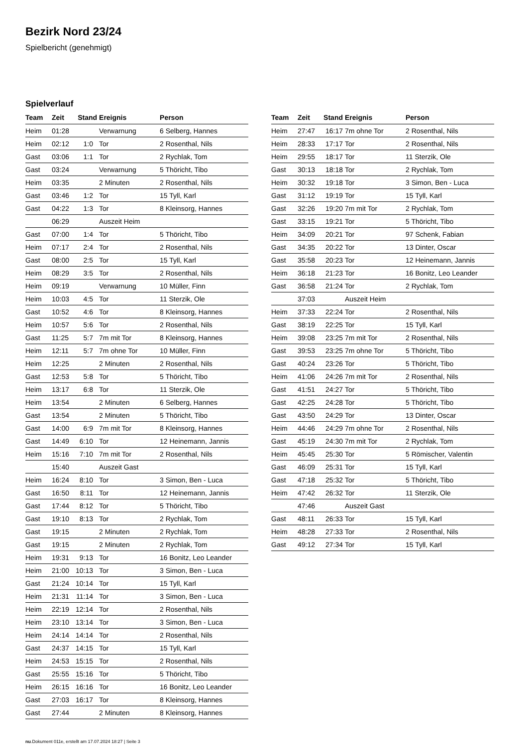Bezirk Nord 23/24
Spielbericht (genehmigt)
Spielverlauf
| Team | Zeit | Stand | Ereignis | Person |
| --- | --- | --- | --- | --- |
| Heim | 01:28 | | Verwarnung | 6 Selberg, Hannes |
| Heim | 02:12 | 1:0 | Tor | 2 Rosenthal, Nils |
| Gast | 03:06 | 1:1 | Tor | 2 Rychlak, Tom |
| Gast | 03:24 | | Verwarnung | 5 Thöricht, Tibo |
| Heim | 03:35 | | 2 Minuten | 2 Rosenthal, Nils |
| Gast | 03:46 | 1:2 | Tor | 15 Tyll, Karl |
| Gast | 04:22 | 1:3 | Tor | 8 Kleinsorg, Hannes |
| | 06:29 | | Auszeit Heim | |
| Gast | 07:00 | 1:4 | Tor | 5 Thöricht, Tibo |
| Heim | 07:17 | 2:4 | Tor | 2 Rosenthal, Nils |
| Gast | 08:00 | 2:5 | Tor | 15 Tyll, Karl |
| Heim | 08:29 | 3:5 | Tor | 2 Rosenthal, Nils |
| Heim | 09:19 | | Verwarnung | 10 Müller, Finn |
| Heim | 10:03 | 4:5 | Tor | 11 Sterzik, Ole |
| Gast | 10:52 | 4:6 | Tor | 8 Kleinsorg, Hannes |
| Heim | 10:57 | 5:6 | Tor | 2 Rosenthal, Nils |
| Gast | 11:25 | 5:7 | 7m mit Tor | 8 Kleinsorg, Hannes |
| Heim | 12:11 | 5:7 | 7m ohne Tor | 10 Müller, Finn |
| Heim | 12:25 | | 2 Minuten | 2 Rosenthal, Nils |
| Gast | 12:53 | 5:8 | Tor | 5 Thöricht, Tibo |
| Heim | 13:17 | 6:8 | Tor | 11 Sterzik, Ole |
| Heim | 13:54 | | 2 Minuten | 6 Selberg, Hannes |
| Gast | 13:54 | | 2 Minuten | 5 Thöricht, Tibo |
| Gast | 14:00 | 6:9 | 7m mit Tor | 8 Kleinsorg, Hannes |
| Gast | 14:49 | 6:10 | Tor | 12 Heinemann, Jannis |
| Heim | 15:16 | 7:10 | 7m mit Tor | 2 Rosenthal, Nils |
| | 15:40 | | Auszeit Gast | |
| Heim | 16:24 | 8:10 | Tor | 3 Simon, Ben - Luca |
| Gast | 16:50 | 8:11 | Tor | 12 Heinemann, Jannis |
| Gast | 17:44 | 8:12 | Tor | 5 Thöricht, Tibo |
| Gast | 19:10 | 8:13 | Tor | 2 Rychlak, Tom |
| Gast | 19:15 | | 2 Minuten | 2 Rychlak, Tom |
| Gast | 19:15 | | 2 Minuten | 2 Rychlak, Tom |
| Heim | 19:31 | 9:13 | Tor | 16 Bonitz, Leo Leander |
| Heim | 21:00 | 10:13 | Tor | 3 Simon, Ben - Luca |
| Gast | 21:24 | 10:14 | Tor | 15 Tyll, Karl |
| Heim | 21:31 | 11:14 | Tor | 3 Simon, Ben - Luca |
| Heim | 22:19 | 12:14 | Tor | 2 Rosenthal, Nils |
| Heim | 23:10 | 13:14 | Tor | 3 Simon, Ben - Luca |
| Heim | 24:14 | 14:14 | Tor | 2 Rosenthal, Nils |
| Gast | 24:37 | 14:15 | Tor | 15 Tyll, Karl |
| Heim | 24:53 | 15:15 | Tor | 2 Rosenthal, Nils |
| Gast | 25:55 | 15:16 | Tor | 5 Thöricht, Tibo |
| Heim | 26:15 | 16:16 | Tor | 16 Bonitz, Leo Leander |
| Gast | 27:03 | 16:17 | Tor | 8 Kleinsorg, Hannes |
| Gast | 27:44 | | 2 Minuten | 8 Kleinsorg, Hannes |
| Team | Zeit | Stand | Ereignis | Person |
| --- | --- | --- | --- | --- |
| Heim | 27:47 | 16:17 | 7m ohne Tor | 2 Rosenthal, Nils |
| Heim | 28:33 | 17:17 | Tor | 2 Rosenthal, Nils |
| Heim | 29:55 | 18:17 | Tor | 11 Sterzik, Ole |
| Gast | 30:13 | 18:18 | Tor | 2 Rychlak, Tom |
| Heim | 30:32 | 19:18 | Tor | 3 Simon, Ben - Luca |
| Gast | 31:12 | 19:19 | Tor | 15 Tyll, Karl |
| Gast | 32:26 | 19:20 | 7m mit Tor | 2 Rychlak, Tom |
| Gast | 33:15 | 19:21 | Tor | 5 Thöricht, Tibo |
| Heim | 34:09 | 20:21 | Tor | 97 Schenk, Fabian |
| Gast | 34:35 | 20:22 | Tor | 13 Dinter, Oscar |
| Gast | 35:58 | 20:23 | Tor | 12 Heinemann, Jannis |
| Heim | 36:18 | 21:23 | Tor | 16 Bonitz, Leo Leander |
| Gast | 36:58 | 21:24 | Tor | 2 Rychlak, Tom |
| | 37:03 | | Auszeit Heim | |
| Heim | 37:33 | 22:24 | Tor | 2 Rosenthal, Nils |
| Gast | 38:19 | 22:25 | Tor | 15 Tyll, Karl |
| Heim | 39:08 | 23:25 | 7m mit Tor | 2 Rosenthal, Nils |
| Gast | 39:53 | 23:25 | 7m ohne Tor | 5 Thöricht, Tibo |
| Gast | 40:24 | 23:26 | Tor | 5 Thöricht, Tibo |
| Heim | 41:06 | 24:26 | 7m mit Tor | 2 Rosenthal, Nils |
| Gast | 41:51 | 24:27 | Tor | 5 Thöricht, Tibo |
| Gast | 42:25 | 24:28 | Tor | 5 Thöricht, Tibo |
| Gast | 43:50 | 24:29 | Tor | 13 Dinter, Oscar |
| Heim | 44:46 | 24:29 | 7m ohne Tor | 2 Rosenthal, Nils |
| Gast | 45:19 | 24:30 | 7m mit Tor | 2 Rychlak, Tom |
| Heim | 45:45 | 25:30 | Tor | 5 Römischer, Valentin |
| Gast | 46:09 | 25:31 | Tor | 15 Tyll, Karl |
| Gast | 47:18 | 25:32 | Tor | 5 Thöricht, Tibo |
| Heim | 47:42 | 26:32 | Tor | 11 Sterzik, Ole |
| | 47:46 | | Auszeit Gast | |
| Gast | 48:11 | 26:33 | Tor | 15 Tyll, Karl |
| Heim | 48:28 | 27:33 | Tor | 2 Rosenthal, Nils |
| Gast | 49:12 | 27:34 | Tor | 15 Tyll, Karl |
nu.Dokument 011e, erstellt am 17.07.2024 18:27 | Seite 3